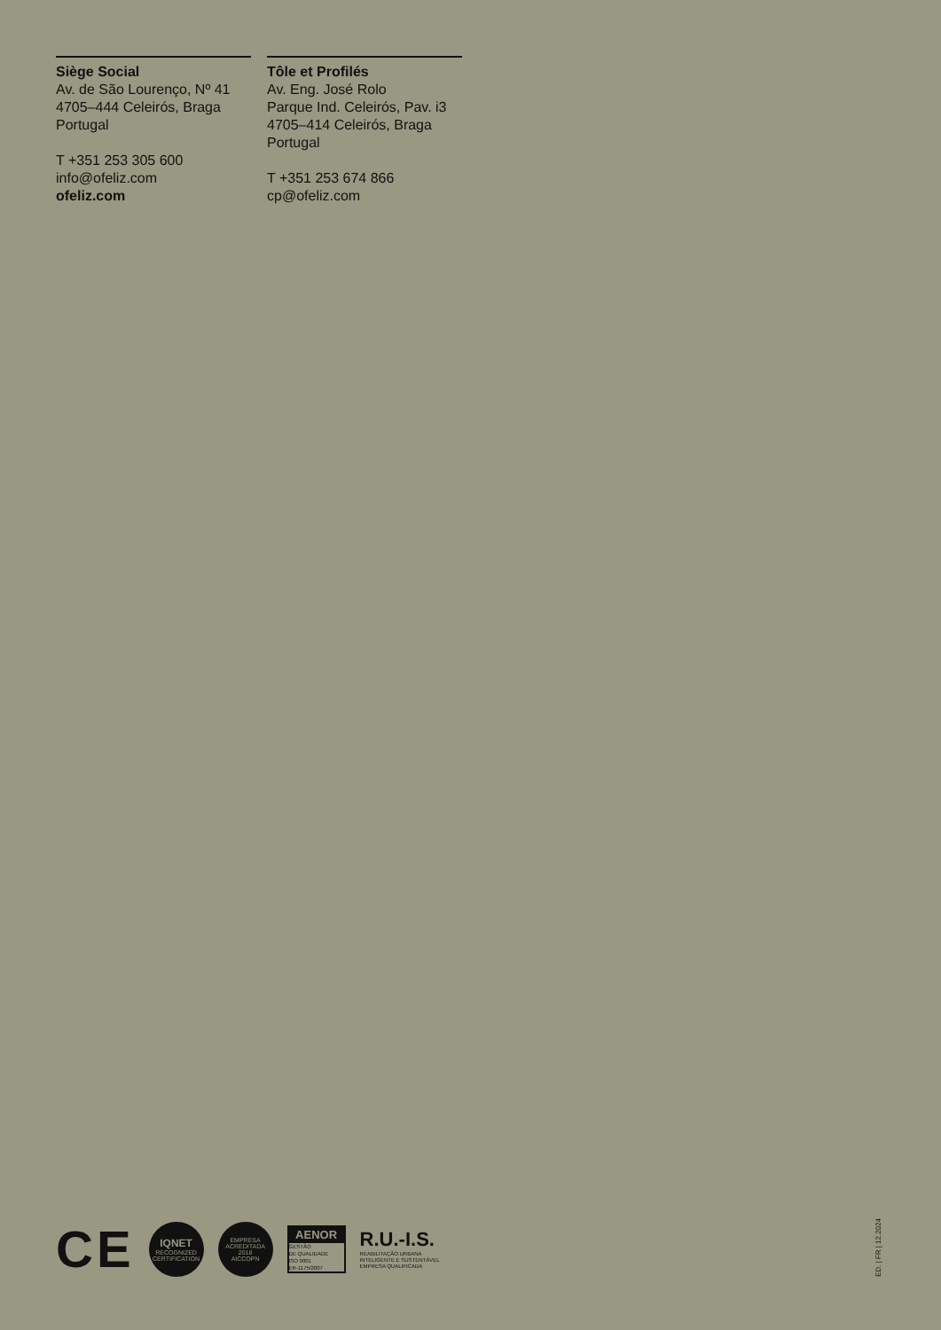Siège Social
Av. de São Lourenço, Nº 41
4705–444 Celeirós, Braga
Portugal
T +351 253 305 600
info@ofeliz.com
ofeliz.com
Tôle et Profilés
Av. Eng. José Rolo
Parque Ind. Celeirós, Pav. i3
4705–414 Celeirós, Braga
Portugal
T +351 253 674 866
cp@ofeliz.com
CE
IQNET
RECOGNIZED
CERTIFICATION
EMPRESA ACREDITADA
2018
AICCOPN
AENOR
GESTÃO
DE QUALIDADE
ISO 9001
ER-1175/2007
R.U.-I.S.
REABILITAÇÃO URBANA
INTELIGENTE E SUSTENTÁVEL
EMPRESA QUALIFICADA
ED. | FR | 12.2024